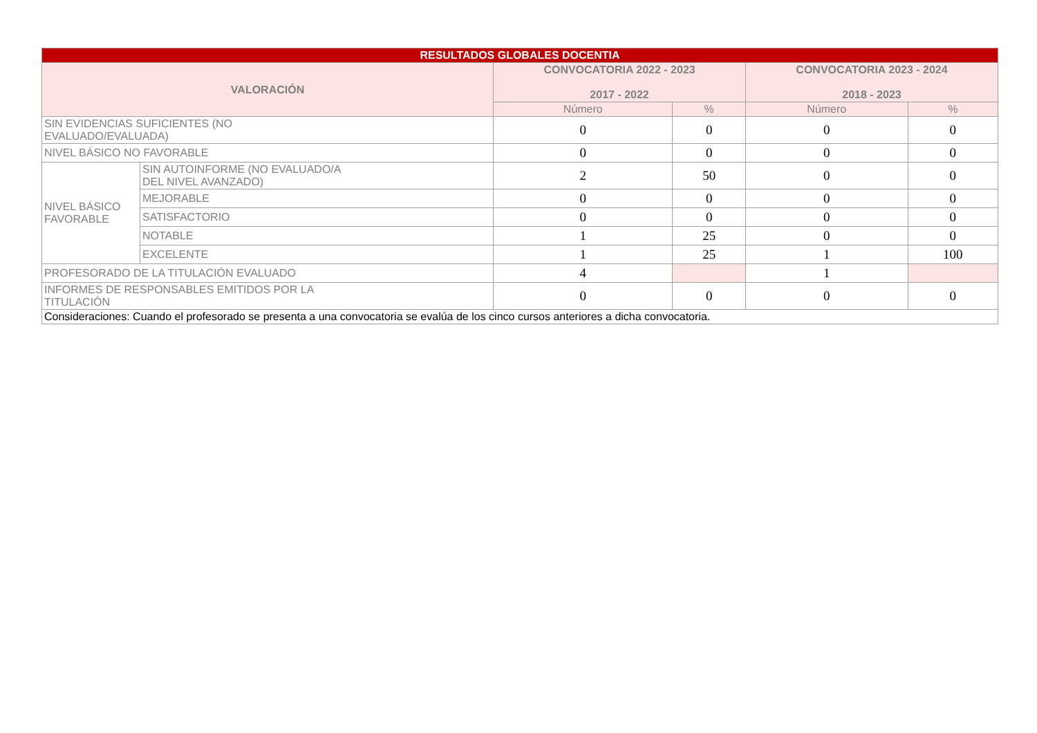| RESULTADOS GLOBALES DOCENTIA | | | | | |
| --- | --- | --- | --- | --- | --- |
| VALORACIÓN | | CONVOCATORIA 2022 - 2023 2017 - 2022 | | CONVOCATORIA 2023 - 2024 2018 - 2023 | |
| | | Número | % | Número | % |
| SIN EVIDENCIAS SUFICIENTES (NO EVALUADO/EVALUADA) | | 0 | 0 | 0 | 0 |
| NIVEL BÁSICO NO FAVORABLE | | 0 | 0 | 0 | 0 |
| NIVEL BÁSICO FAVORABLE | SIN AUTOINFORME (NO EVALUADO/A DEL NIVEL AVANZADO) | 2 | 50 | 0 | 0 |
| | MEJORABLE | 0 | 0 | 0 | 0 |
| | SATISFACTORIO | 0 | 0 | 0 | 0 |
| | NOTABLE | 1 | 25 | 0 | 0 |
| | EXCELENTE | 1 | 25 | 1 | 100 |
| PROFESORADO DE LA TITULACIÓN EVALUADO | | 4 | | 1 | |
| INFORMES DE RESPONSABLES EMITIDOS POR LA TITULACIÓN | | 0 | 0 | 0 | 0 |
| Consideraciones: Cuando el profesorado se presenta a una convocatoria se evalúa de los cinco cursos anteriores a dicha convocatoria. | | | | | |